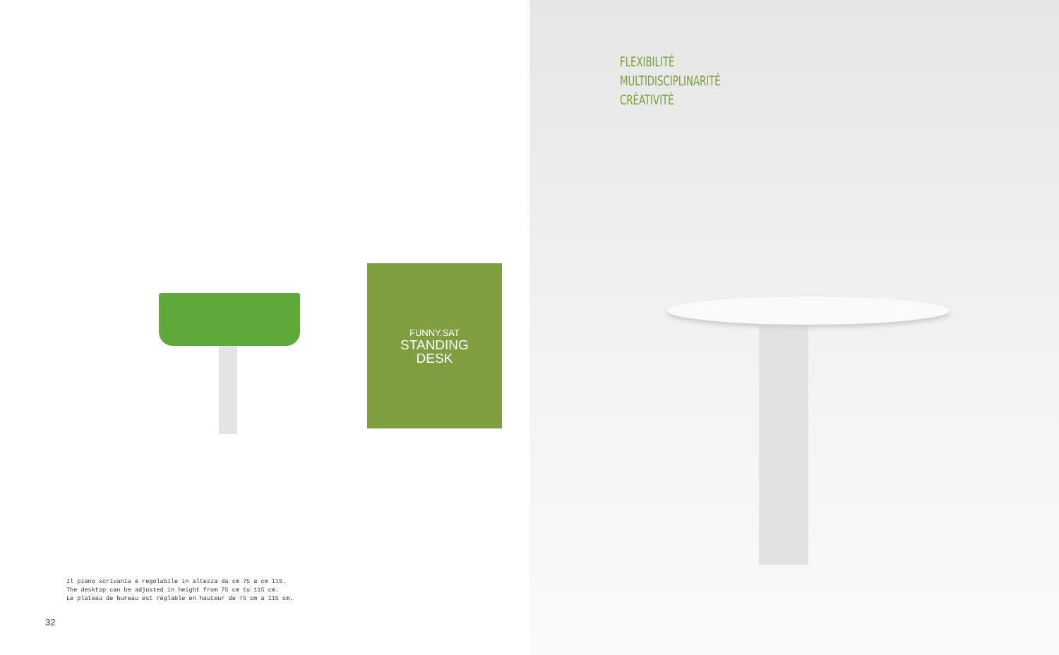FUNNY.SAT
STANDING
DESK
Il piano scrivania è regolabile in altezza da cm 75 a cm 115.
The desktop can be adjusted in height from 75 cm to 115 cm.
Le plateau de bureau est réglable en hauteur de 75 cm à 115 cm.
32
FLEXIBILITÉ
MULTIDISCIPLINARITÉ
CRÉATIVITÉ